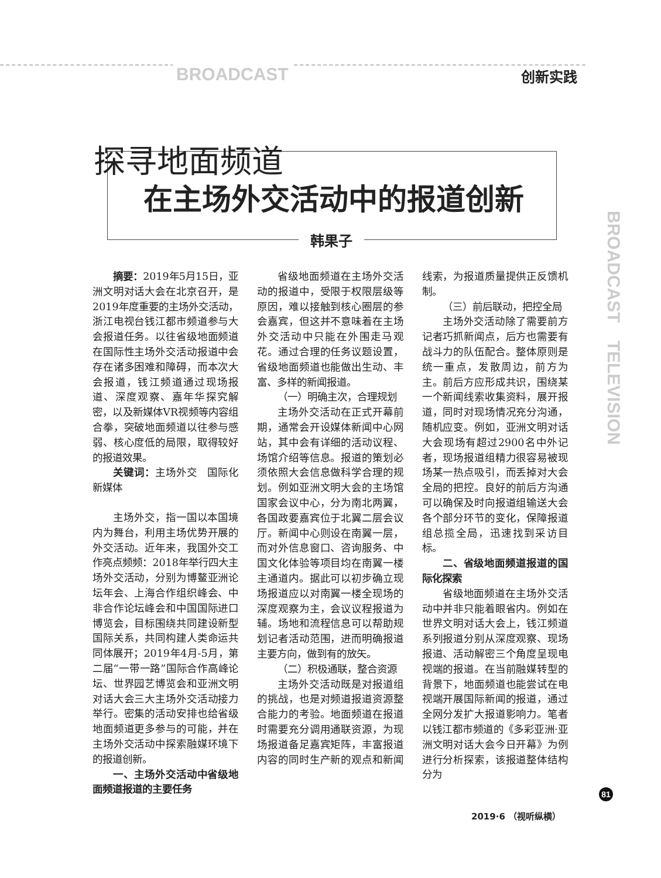BROADCAST 创新实践
BROADCAST　TELEVISION
探寻地面频道
在主场外交活动中的报道创新
韩果子
摘要：2019年5月15日，亚洲文明对话大会在北京召开，是2019年度重要的主场外交活动，浙江电视台钱江都市频道参与大会报道任务。以往省级地面频道在国际性主场外交活动报道中会存在诸多困难和障碍，而本次大会报道，钱江频道通过现场报道、深度观察、嘉年华探究解密，以及新媒体VR视频等内容组合拳，突破地面频道以往参与感弱、核心度低的局限，取得较好的报道效果。
关键词：主场外交　国际化　新媒体
主场外交，指一国以本国境内为舞台，利用主场优势开展的外交活动。近年来，我国外交工作亮点频频：2018年举行四大主场外交活动，分别为博鳌亚洲论坛年会、上海合作组织峰会、中非合作论坛峰会和中国国际进口博览会，目标围绕共同建设新型国际关系，共同构建人类命运共同体展开；2019年4月-5月，第二届“一带一路”国际合作高峰论坛、世界园艺博览会和亚洲文明对话大会三大主场外交活动接力举行。密集的活动安排也给省级地面频道更多参与的可能，并在主场外交活动中探索融媒环境下的报道创新。
一、主场外交活动中省级地面频道报道的主要任务
省级地面频道在主场外交活动的报道中，受限于权限层级等原因，难以接触到核心圈层的参会嘉宾，但这并不意味着在主场外交活动中只能在外围走马观花。通过合理的任务议题设置，省级地面频道也能做出生动、丰富、多样的新闻报道。
（一）明确主次，合理规划
主场外交活动在正式开幕前期，通常会开设媒体新闻中心网站，其中会有详细的活动议程、场馆介绍等信息。报道的策划必须依照大会信息做科学合理的规划。例如亚洲文明大会的主场馆国家会议中心，分为南北两翼，各国政要嘉宾位于北翼二层会议厅。新闻中心则设在南翼一层，而对外信息窗口、咨询服务、中国文化体验等项目均在南翼一楼主通道内。据此可以初步确立现场报道应以对南翼一楼全现场的深度观察为主，会议议程报道为辅。场地和流程信息可以帮助规划记者活动范围，进而明确报道主要方向，做到有的放矢。
（二）积极通联，整合资源
主场外交活动既是对报道组的挑战，也是对频道报道资源整合能力的考验。地面频道在报道时需要充分调用通联资源，为现场报道备足嘉宾矩阵，丰富报道内容的同时生产新的观点和新闻线索，为报道质量提供正反馈机制。
（三）前后联动，把控全局
主场外交活动除了需要前方记者巧抓新闻点，后方也需要有战斗力的队伍配合。整体原则是统一重点，发散周边，前方为主。前后方应形成共识，围绕某一个新闻线索收集资料，展开报道，同时对现场情况充分沟通，随机应变。例如，亚洲文明对话大会现场有超过2900名中外记者，现场报道组精力很容易被现场某一热点吸引，而丢掉对大会全局的把控。良好的前后方沟通可以确保及时向报道组输送大会各个部分环节的变化，保障报道组总揽全局，迅速找到采访目标。
二、省级地面频道报道的国际化探索
省级地面频道在主场外交活动中并非只能着眼省内。例如在世界文明对话大会上，钱江频道系列报道分别从深度观察、现场报道、活动解密三个角度呈现电视端的报道。在当前融媒转型的背景下，地面频道也能尝试在电视端开展国际新闻的报道，通过全网分发扩大报道影响力。笔者以钱江都市频道的《多彩亚洲·亚洲文明对话大会今日开幕》为例进行分析探索，该报道整体结构分为
81
2019·6 （视听纵横）